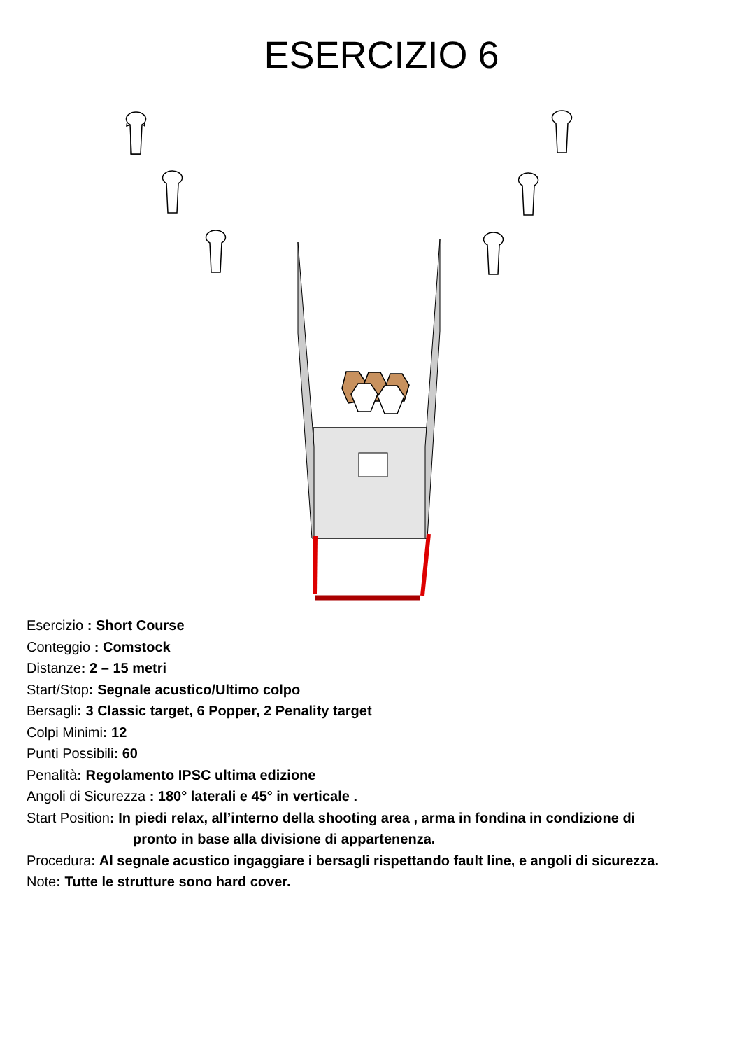ESERCIZIO 6
Esercizio : Short Course
Conteggio : Comstock
Distanze: 2 – 15 metri
Start/Stop: Segnale acustico/Ultimo colpo
Bersagli: 3 Classic target, 6 Popper, 2 Penality target
Colpi Minimi: 12
Punti Possibili: 60
Penalità: Regolamento IPSC ultima edizione
Angoli di Sicurezza : 180° laterali e 45° in verticale .
Start Position: In piedi relax, all’interno della shooting area , arma in fondina in condizione di
pronto in base alla divisione di appartenenza.
Procedura: Al segnale acustico ingaggiare i bersagli rispettando fault line, e angoli di sicurezza.
Note: Tutte le strutture sono hard cover.